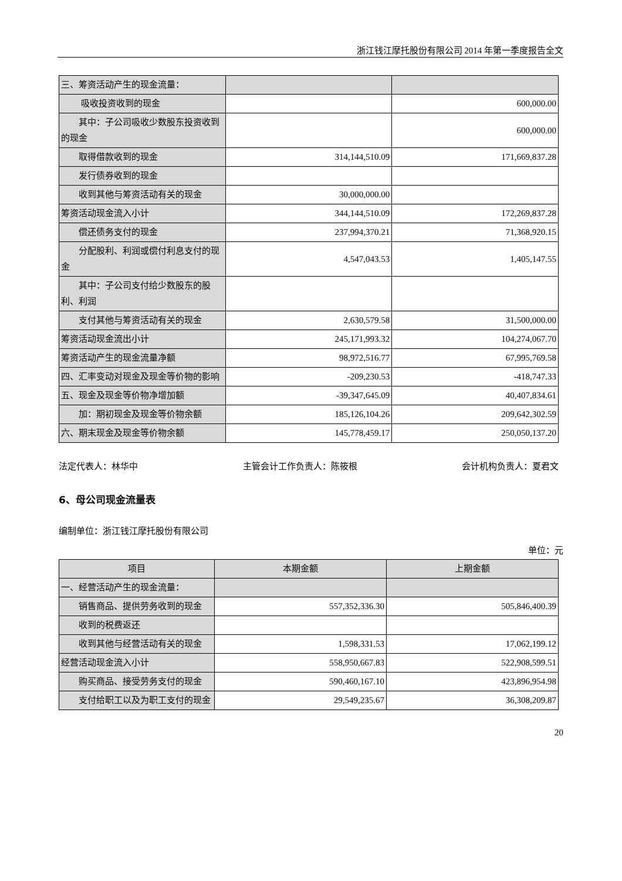浙江钱江摩托股份有限公司 2014 年第一季度报告全文
| 三、筹资活动产生的现金流量： | | |
| 吸收投资收到的现金 | | 600,000.00 |
| 其中：子公司吸收少数股东投资收到的现金 | | 600,000.00 |
| 取得借款收到的现金 | 314,144,510.09 | 171,669,837.28 |
| 发行债券收到的现金 | | |
| 收到其他与筹资活动有关的现金 | 30,000,000.00 | |
| 筹资活动现金流入小计 | 344,144,510.09 | 172,269,837.28 |
| 偿还债务支付的现金 | 237,994,370.21 | 71,368,920.15 |
| 分配股利、利润或偿付利息支付的现金 | 4,547,043.53 | 1,405,147.55 |
| 其中：子公司支付给少数股东的股利、利润 | | |
| 支付其他与筹资活动有关的现金 | 2,630,579.58 | 31,500,000.00 |
| 筹资活动现金流出小计 | 245,171,993.32 | 104,274,067.70 |
| 筹资活动产生的现金流量净额 | 98,972,516.77 | 67,995,769.58 |
| 四、汇率变动对现金及现金等价物的影响 | -209,230.53 | -418,747.33 |
| 五、现金及现金等价物净增加额 | -39,347,645.09 | 40,407,834.61 |
| 加：期初现金及现金等价物余额 | 185,126,104.26 | 209,642,302.59 |
| 六、期末现金及现金等价物余额 | 145,778,459.17 | 250,050,137.20 |
法定代表人：林华中 主管会计工作负责人：陈筱根 会计机构负责人：夏君文
6、母公司现金流量表
编制单位：浙江钱江摩托股份有限公司
单位：元
| 项目 | 本期金额 | 上期金额 |
| --- | --- | --- |
| 一、经营活动产生的现金流量： | | |
| 销售商品、提供劳务收到的现金 | 557,352,336.30 | 505,846,400.39 |
| 收到的税费返还 | | |
| 收到其他与经营活动有关的现金 | 1,598,331.53 | 17,062,199.12 |
| 经营活动现金流入小计 | 558,950,667.83 | 522,908,599.51 |
| 购买商品、接受劳务支付的现金 | 590,460,167.10 | 423,896,954.98 |
| 支付给职工以及为职工支付的现金 | 29,549,235.67 | 36,308,209.87 |
20